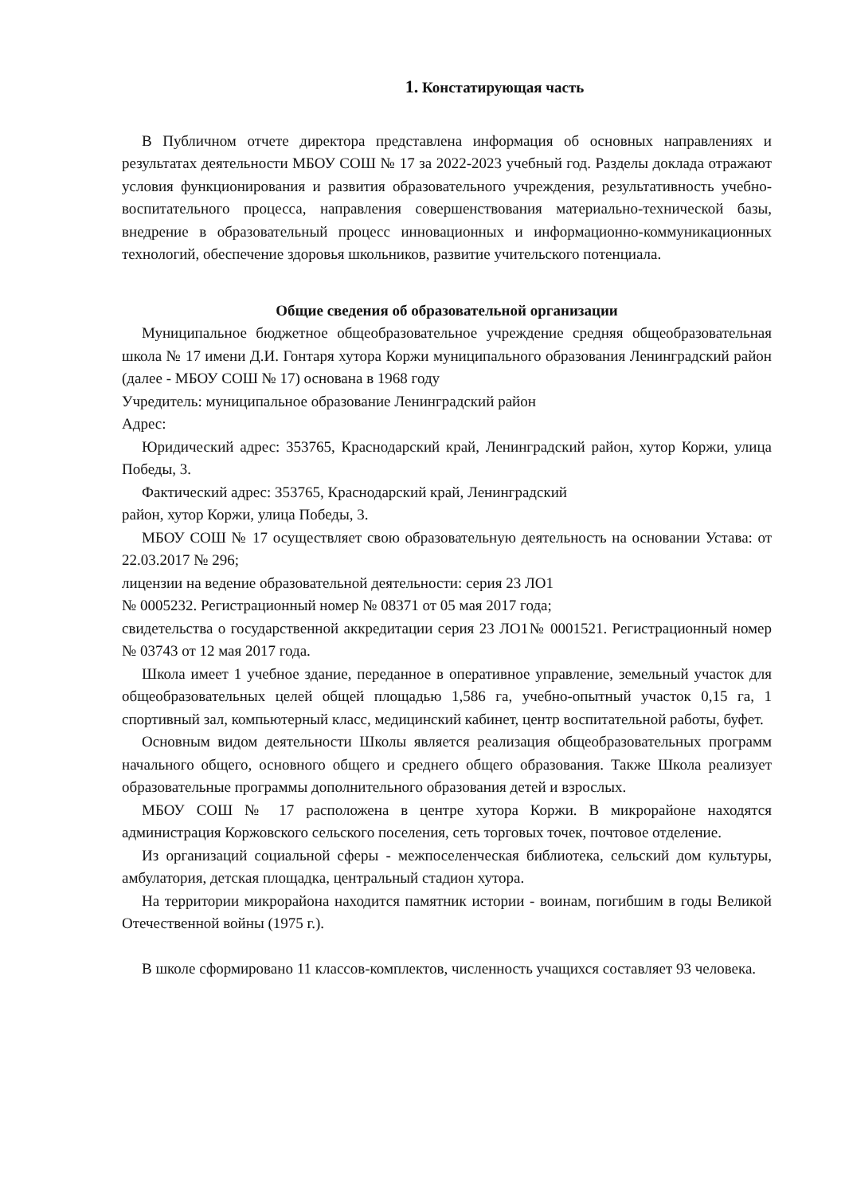1. Констатирующая часть
В Публичном отчете директора представлена информация об основных направлениях и результатах деятельности МБОУ СОШ № 17 за 2022-2023 учебный год. Разделы доклада отражают условия функционирования и развития образовательного учреждения, результативность учебно-воспитательного процесса, направления совершенствования материально-технической базы, внедрение в образовательный процесс инновационных и информационно-коммуникационных технологий, обеспечение здоровья школьников, развитие учительского потенциала.
Общие сведения об образовательной организации
Муниципальное бюджетное общеобразовательное учреждение средняя общеобразовательная школа № 17 имени Д.И. Гонтаря хутора Коржи муниципального образования Ленинградский район (далее - МБОУ СОШ № 17) основана в 1968 году
Учредитель: муниципальное образование Ленинградский район
Адрес:
Юридический адрес: 353765, Краснодарский край, Ленинградский район, хутор Коржи, улица Победы, 3.
Фактический адрес: 353765, Краснодарский край, Ленинградский
район, хутор Коржи, улица Победы, 3.
МБОУ СОШ № 17 осуществляет свою образовательную деятельность на основании Устава: от 22.03.2017 № 296;
лицензии на ведение образовательной деятельности: серия 23 ЛО1
№ 0005232. Регистрационный номер № 08371 от 05 мая 2017 года;
свидетельства о государственной аккредитации серия 23 ЛО1№ 0001521. Регистрационный номер № 03743 от 12 мая 2017 года.
Школа имеет 1 учебное здание, переданное в оперативное управление, земельный участок для общеобразовательных целей общей площадью 1,586 га, учебно-опытный участок 0,15 га, 1 спортивный зал, компьютерный класс, медицинский кабинет, центр воспитательной работы, буфет.
Основным видом деятельности Школы является реализация общеобразовательных программ начального общего, основного общего и среднего общего образования. Также Школа реализует образовательные программы дополнительного образования детей и взрослых.
МБОУ СОШ № 17 расположена в центре хутора Коржи. В микрорайоне находятся администрация Коржовского сельского поселения, сеть торговых точек, почтовое отделение.
Из организаций социальной сферы - межпоселенческая библиотека, сельский дом культуры, амбулатория, детская площадка, центральный стадион хутора.
На территории микрорайона находится памятник истории - воинам, погибшим в годы Великой Отечественной войны (1975 г.).
В школе сформировано 11 классов-комплектов, численность учащихся составляет 93 человека.